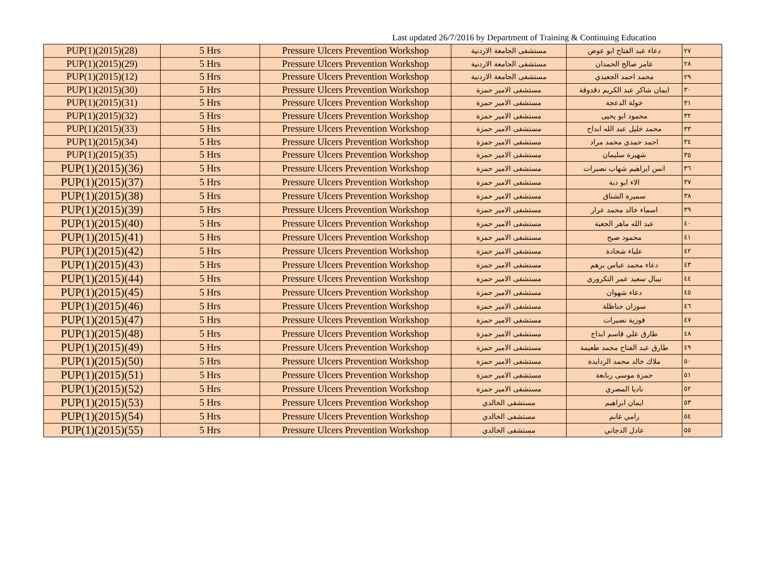Last updated 26/7/2016 by Department of Training & Continuing Education
| PUP(1)(2015)(28) | 5 Hrs | Pressure Ulcers Prevention Workshop | مستشفى الجامعة الاردنية | دعاء عبد الفتاح ابو عوض | ٢٧ |
| PUP(1)(2015)(29) | 5 Hrs | Pressure Ulcers Prevention Workshop | مستشفى الجامعة الاردنية | عامر صالح الحمدان | ٢٨ |
| PUP(1)(2015)(12) | 5 Hrs | Pressure Ulcers Prevention Workshop | مستشفى الجامعة الاردنية | محمد احمد الجعيدي | ٢٩ |
| PUP(1)(2015)(30) | 5 Hrs | Pressure Ulcers Prevention Workshop | مستشفى الامير حمزة | ايمان شاكر عبد الكريم دقدوقة | ٣٠ |
| PUP(1)(2015)(31) | 5 Hrs | Pressure Ulcers Prevention Workshop | مستشفى الامير حمزة | خولة الدعجة | ٣١ |
| PUP(1)(2015)(32) | 5 Hrs | Pressure Ulcers Prevention Workshop | مستشفى الامير حمزة | محمود ابو يحيى | ٣٢ |
| PUP(1)(2015)(33) | 5 Hrs | Pressure Ulcers Prevention Workshop | مستشفى الامير حمزة | محمد خليل عبد الله ابداح | ٣٣ |
| PUP(1)(2015)(34) | 5 Hrs | Pressure Ulcers Prevention Workshop | مستشفى الامير حمزة | احمد حمدي محمد مراد | ٣٤ |
| PUP(1)(2015)(35) | 5 Hrs | Pressure Ulcers Prevention Workshop | مستشفى الامير حمزة | شهيرة سليمان | ٣٥ |
| PUP(1)(2015)(36) | 5 Hrs | Pressure Ulcers Prevention Workshop | مستشفى الامير حمزة | انس ابراهيم شهاب نصيرات | ٣٦ |
| PUP(1)(2015)(37) | 5 Hrs | Pressure Ulcers Prevention Workshop | مستشفى الامير حمزة | الاء ابو دية | ٣٧ |
| PUP(1)(2015)(38) | 5 Hrs | Pressure Ulcers Prevention Workshop | مستشفى الامير حمزة | سميرة الشناق | ٣٨ |
| PUP(1)(2015)(39) | 5 Hrs | Pressure Ulcers Prevention Workshop | مستشفى الامير حمزة | اسماء خالد محمد عرار | ٣٩ |
| PUP(1)(2015)(40) | 5 Hrs | Pressure Ulcers Prevention Workshop | مستشفى الامير حمزة | عبد الله ماهر الجعبة | ٤٠ |
| PUP(1)(2015)(41) | 5 Hrs | Pressure Ulcers Prevention Workshop | مستشفى الامير حمزة | محمود صبح | ٤١ |
| PUP(1)(2015)(42) | 5 Hrs | Pressure Ulcers Prevention Workshop | مستشفى الامير حمزة | علياء شحادة | ٤٢ |
| PUP(1)(2015)(43) | 5 Hrs | Pressure Ulcers Prevention Workshop | مستشفى الامير حمزة | دعاء محمد عباس برهم | ٤٣ |
| PUP(1)(2015)(44) | 5 Hrs | Pressure Ulcers Prevention Workshop | مستشفى الامير حمزة | نيبال سعيد عمر التكروري | ٤٤ |
| PUP(1)(2015)(45) | 5 Hrs | Pressure Ulcers Prevention Workshop | مستشفى الامير حمزة | دعاء شهوان | ٤٥ |
| PUP(1)(2015)(46) | 5 Hrs | Pressure Ulcers Prevention Workshop | مستشفى الامير حمزة | سوزان حناظلة | ٤٦ |
| PUP(1)(2015)(47) | 5 Hrs | Pressure Ulcers Prevention Workshop | مستشفى الامير حمزة | فوزية نصيرات | ٤٧ |
| PUP(1)(2015)(48) | 5 Hrs | Pressure Ulcers Prevention Workshop | مستشفى الامير حمزة | طارق علي قاسم ابداح | ٤٨ |
| PUP(1)(2015)(49) | 5 Hrs | Pressure Ulcers Prevention Workshop | مستشفى الامير حمزة | طارق عبد الفتاح محمد طعيمة | ٤٩ |
| PUP(1)(2015)(50) | 5 Hrs | Pressure Ulcers Prevention Workshop | مستشفى الامير حمزة | ملاك خالد محمد الردايدة | ٥٠ |
| PUP(1)(2015)(51) | 5 Hrs | Pressure Ulcers Prevention Workshop | مستشفى الامير حمزة | حمزة موسى ربابعة | ٥١ |
| PUP(1)(2015)(52) | 5 Hrs | Pressure Ulcers Prevention Workshop | مستشفى الامير حمزة | ناديا المصري | ٥٢ |
| PUP(1)(2015)(53) | 5 Hrs | Pressure Ulcers Prevention Workshop | مستشفى الخالدي | ايمان ابراهيم | ٥٣ |
| PUP(1)(2015)(54) | 5 Hrs | Pressure Ulcers Prevention Workshop | مستشفى الخالدي | رامي غانم | ٥٤ |
| PUP(1)(2015)(55) | 5 Hrs | Pressure Ulcers Prevention Workshop | مستشفى الخالدي | عادل الدجاني | ٥٥ |